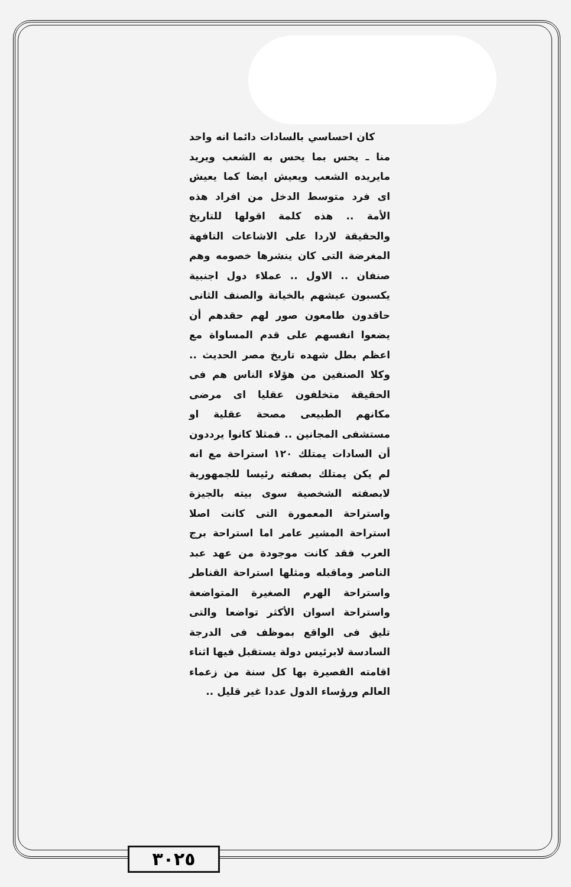كان احساسي بالسادات دائما انه واحد منا ـ يحس بما يحس به الشعب ويريد مايريده الشعب ويعيش ايضا كما يعيش اى فرد متوسط الدخل من افراد هذه الأمة .. هذه كلمة اقولها للتاريخ والحقيقة لاردا على الاشاعات التافهة المغرضة التى كان ينشرها خصومه وهم صنفان .. الاول .. عملاء دول اجنبية يكسبون عيشهم بالخيانة والصنف الثانى حاقدون طامعون صور لهم حقدهم أن يضعوا انفسهم على قدم المساواة مع اعظم بطل شهده تاريخ مصر الحديث .. وكلا الصنفين من هؤلاء الناس هم فى الحقيقة متخلفون عقليا اى مرضى مكانهم الطبيعى مصحة عقلية او مستشفى المجانين .. فمثلا كانوا يرددون أن السادات يمتلك ١٢٠ استراحة مع انه لم يكن يمتلك بصفته رئيسا للجمهورية لابصفته الشخصية سوى بيته بالجيزة واستراحة المعمورة التى كانت اصلا استراحة المشير عامر اما استراحة برج العرب فقد كانت موجودة من عهد عبد الناصر وماقبله ومثلها استراحة القناطر واستراحة الهرم الصغيرة المتواضعة واستراحة اسوان الأكثر تواضعا والتى تليق فى الواقع بموظف فى الدرجة السادسة لابرئيس دولة يستقبل فيها اثناء اقامته القصيرة بها كل سنة من زعماء العالم ورؤساء الدول عددا غير قليل ..
٣٠٢٥